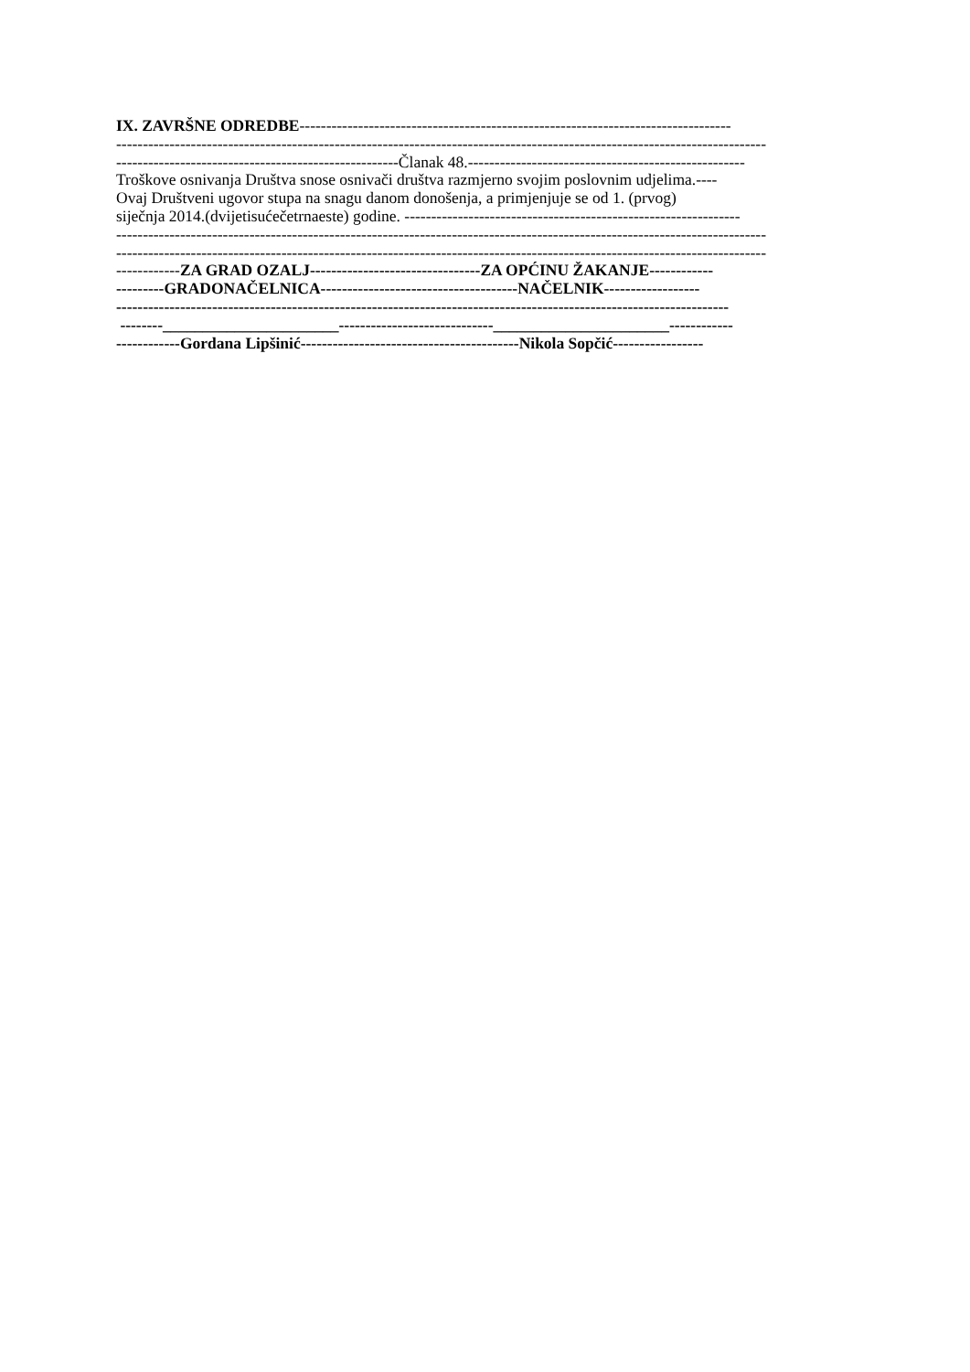IX. ZAVRŠNE ODREDBE---------------------------------------------------------------------------------
--------------------------------------------------------------------------------------------------------------------------
-----------------------------------------------------Članak 48.----------------------------------------------------
Troškove osnivanja Društva snose osnivači društva razmjerno svojim poslovnim udjelima.----
Ovaj Društveni ugovor stupa na snagu danom donošenja, a primjenjuje se od 1. (prvog)
siječnja 2014.(dvijetisućečetrnaeste) godine. ---------------------------------------------------------------
--------------------------------------------------------------------------------------------------------------------------
--------------------------------------------------------------------------------------------------------------------------
------------ZA GRAD OZALJ--------------------------------ZA OPĆINU ŽAKANJE------------
---------GRADONAČELNICA-------------------------------------NAČELNIK------------------
-------------------------------------------------------------------------------------------------------------------
--------______________________-----------------------------______________________------------
------------Gordana Lipšinić-----------------------------------------Nikola Sopčić-----------------